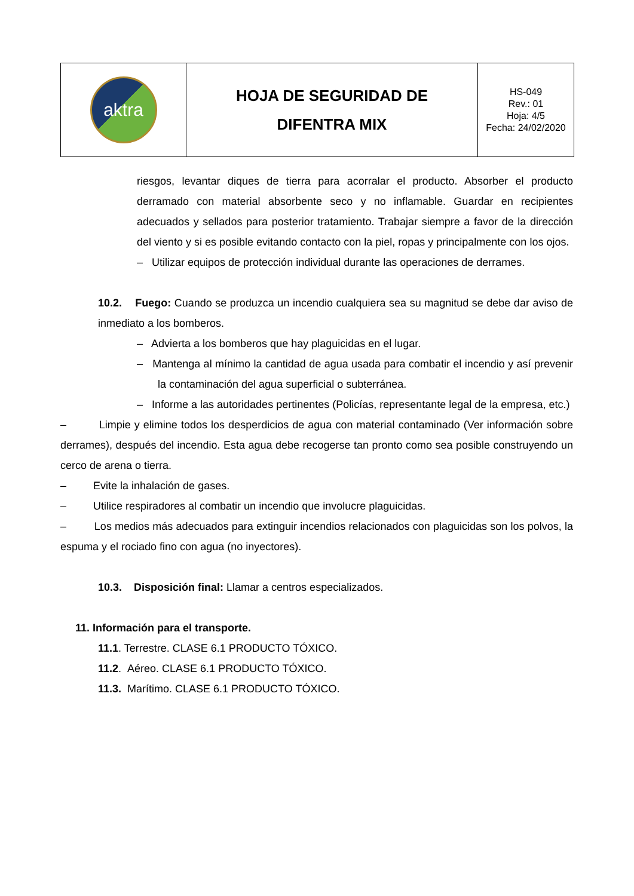| aktra | HOJA DE SEGURIDAD DE DIFENTRA MIX | HS-049 Rev.: 01 Hoja: 4/5 Fecha: 24/02/2020 |
riesgos, levantar diques de tierra para acorralar el producto. Absorber el producto derramado con material absorbente seco y no inflamable. Guardar en recipientes adecuados y sellados para posterior tratamiento. Trabajar siempre a favor de la dirección del viento y si es posible evitando contacto con la piel, ropas y principalmente con los ojos.
– Utilizar equipos de protección individual durante las operaciones de derrames.
10.2. Fuego: Cuando se produzca un incendio cualquiera sea su magnitud se debe dar aviso de inmediato a los bomberos.
– Advierta a los bomberos que hay plaguicidas en el lugar.
– Mantenga al mínimo la cantidad de agua usada para combatir el incendio y así prevenir la contaminación del agua superficial o subterránea.
– Informe a las autoridades pertinentes (Policías, representante legal de la empresa, etc.)
– Limpie y elimine todos los desperdicios de agua con material contaminado (Ver información sobre derrames), después del incendio. Esta agua debe recogerse tan pronto como sea posible construyendo un cerco de arena o tierra.
– Evite la inhalación de gases.
– Utilice respiradores al combatir un incendio que involucre plaguicidas.
– Los medios más adecuados para extinguir incendios relacionados con plaguicidas son los polvos, la espuma y el rociado fino con agua (no inyectores).
10.3. Disposición final: Llamar a centros especializados.
11. Información para el transporte.
11.1. Terrestre. CLASE 6.1 PRODUCTO TÓXICO.
11.2. Aéreo. CLASE 6.1 PRODUCTO TÓXICO.
11.3. Marítimo. CLASE 6.1 PRODUCTO TÓXICO.